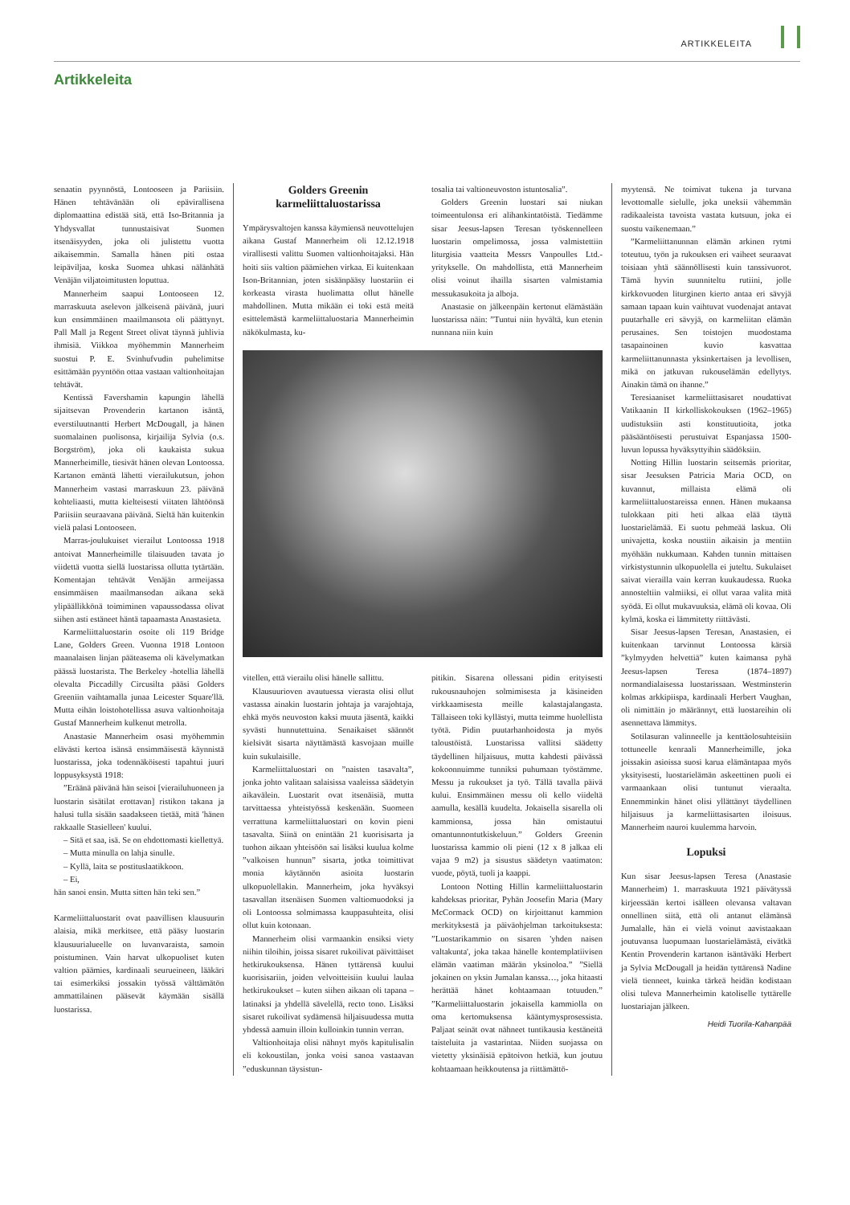ARTIKKELEITA
Artikkeleita
senaatin pyynnöstä, Lontooseen ja Pariisiin. Hänen tehtävänään oli epävirallisena diplomaattina edistää sitä, että Iso-Britannia ja Yhdysvallat tunnustaisivat Suomen itsenäisyyden, joka oli julistettu vuotta aikaisemmin. Samalla hänen piti ostaa leipäviljaa, koska Suomea uhkasi nälänhätä Venäjän viljatoimitusten loputtua.
Mannerheim saapui Lontooseen 12. marraskuuta aselevon jälkeisenä päivänä, juuri kun ensimmäinen maailmansota oli päättynyt. Pall Mall ja Regent Street olivat täynnä juhlivia ihmisiä. Viikkoa myöhemmin Mannerheim suostui P. E. Svinhufvudin puhelimitse esittämään pyyntöön ottaa vastaan valtionhoitajan tehtävät.
Kentissä Favershamin kapungin lähellä sijaitsevan Provenderin kartanon isäntä, everstiluutnantti Herbert McDougall, ja hänen suomalainen puolisonsa, kirjailija Sylvia (o.s. Borgström), joka oli kaukaista sukua Mannerheimille, tiesivät hänen olevan Lontoossa. Kartanon emäntä lähetti vierailukutsun, johon Mannerheim vastasi marraskuun 23. päivänä kohteliaasti, mutta kielteisesti viitaten lähtöönsä Pariisiin seuraavana päivänä. Sieltä hän kuitenkin vielä palasi Lontooseen.
Marras-joulukuiset vierailut Lontoossa 1918 antoivat Mannerheimille tilaisuuden tavata jo viidettä vuotta siellä luostarissa ollutta tytärtään. Komentajan tehtävät Venäjän armeijassa ensimmäisen maailmansodan aikana sekä ylipäällikkönä toimiminen vapaussodassa olivat siihen asti estäneet häntä tapaamasta Anastasieta.
Karmeliittaluostarin osoite oli 119 Bridge Lane, Golders Green. Vuonna 1918 Lontoon maanalaisen linjan pääteasema oli kävelymatkan päässä luostarista. The Berkeley -hotellia lähellä olevalta Piccadilly Circusilta pääsi Golders Greeniin vaihtamalla junaa Leicester Square'llä. Mutta eihän loistohotellissa asuva valtionhoitaja Gustaf Mannerheim kulkenut metrolla.
Anastasie Mannerheim osasi myöhemmin elävästi kertoa isänsä ensimmäisestä käynnistä luostarissa, joka todennäköisesti tapahtui juuri loppusyksystä 1918:
”Eräänä päivänä hän seisoi [vierailuhuoneen ja luostarin sisätilat erottavan] ristikon takana ja halusi tulla sisään saadakseen tietää, mitä 'hänen rakkaalle Stasielleen' kuului.
– Sitä et saa, isä. Se on ehdottomasti kiellettyä.
– Mutta minulla on lahja sinulle.
– Kyllä, laita se postituslaatikkoon.
– Ei,
hän sanoi ensin. Mutta sitten hän teki sen.”
Karmeliittaluostarit ovat paavillisen klausuurin alaisia, mikä merkitsee, että pääsy luostarin klausuurialueelle on luvanvaraista, samoin poistuminen. Vain harvat ulkopuoliset kuten valtion päämies, kardinaali seurueineen, lääkäri tai esimerkiksi jossakin työssä välttämätön ammattilainen pääsevät käymään sisällä luostarissa.
Golders Greenin karmeliittaluostarissa
Ympärysvaltojen kanssa käymiensä neuvottelujen aikana Gustaf Mannerheim oli 12.12.1918 virallisesti valittu Suomen valtionhoitajaksi. Hän hoiti siis valtion päämiehen virkaa. Ei kuitenkaan Ison-Britannian, joten sisäänpääsy luostariin ei korkeasta virasta huolimatta ollut hänelle mahdollinen. Mutta mikään ei toki estä meitä esittelemästä karmeliittaluostaria Mannerheimin näkökulmasta, ku-
tosalia tai valtioneuvoston istuntosalia”.
Golders Greenin luostari sai niukan toimeentulonsa eri alihankintatöistä. Tiedämme sisar Jeesus-lapsen Teresan työskennelleen luostarin ompelimossa, jossa valmistettiin liturgisia vaatteita Messrs Vanpoulles Ltd.-yritykselle. On mahdollista, että Mannerheim olisi voinut ihailla sisarten valmistamia messukasukoita ja alboja.
Anastasie on jälkeenpäin kertonut elämästään luostarissa näin: ”Tuntui niin hyvältä, kun etenin nunnana niin kuin
vitellen, että vierailu olisi hänelle sallittu.
Klausuurioven avautuessa vierasta olisi ollut vastassa ainakin luostarin johtaja ja varajohtaja, ehkä myös neuvoston kaksi muuta jäsentä, kaikki syvästi hunnutettuina. Senaikaiset säännöt kielsivät sisarta näyttämästä kasvojaan muille kuin sukulaisille.
Karmeliittaluostari on ”naisten tasavalta”, jonka johto valitaan salaisissa vaaleissa säädetyin aikavälein. Luostarit ovat itsenäisiä, mutta tarvittaessa yhteistyössä keskenään. Suomeen verrattuna karmeliittaluostari on kovin pieni tasavalta. Siinä on enintään 21 kuorisisarta ja tuohon aikaan yhteisöön sai lisäksi kuulua kolme ”valkoisen hunnun” sisarta, jotka toimittivat monia käytännön asioita luostarin ulkopuolellakin. Mannerheim, joka hyväksyi tasavallan itsenäisen Suomen valtiomuodoksi ja oli Lontoossa solmimassa kauppasuhteita, olisi ollut kuin kotonaan.
Mannerheim olisi varmaankin ensiksi viety niihin tiloihin, joissa sisaret rukoilivat päivittäiset hetkirukouksensa. Hänen tyttärensä kuului kuorisisariin, joiden velvoitteisiin kuului laulaa hetkirukoukset – kuten siihen aikaan oli tapana – latinaksi ja yhdellä sävelellä, recto tono. Lisäksi sisaret rukoilivat sydämensä hiljaisuudessa mutta yhdessä aamuin illoin kulloinkin tunnin verran.
Valtionhoitaja olisi nähnyt myös kapitulisalin eli kokoustilan, jonka voisi sanoa vastaavan ”eduskunnan täysistun-
pitikin. Sisarena ollessani pidin erityisesti rukousnauhojen solmimisesta ja käsineiden virkkaamisesta meille kalastajalangasta. Tällaiseen toki kyllästyi, mutta teimme huolellista työtä. Pidin puutarhanhoidosta ja myös taloustöistä. Luostarissa vallitsi säädetty täydellinen hiljaisuus, mutta kahdesti päivässä kokoonnuimme tunniksi puhumaan työstämme. Messu ja rukoukset ja työ. Tällä tavalla päivä kului. Ensimmäinen messu oli kello viideltä aamulla, kesällä kuudelta. Jokaisella sisarella oli kammionsa, jossa hän omistautui omantunnontutkiskeluun.” Golders Greenin luostarissa kammio oli pieni (12 x 8 jalkaa eli vajaa 9 m2) ja sisustus säädetyn vaatimaton: vuode, pöytä, tuoli ja kaappi.
Lontoon Notting Hillin karmeliittaluostarin kahdeksas prioritar, Pyhän Joosefin Maria (Mary McCormack OCD) on kirjoittanut kammion merkityksestä ja päiväohjelman tarkoituksesta: ”Luostarikammio on sisaren 'yhden naisen valtakunta', joka takaa hänelle kontemplatiivisen elämän vaatiman määrän yksinoloa.” ”Siellä jokainen on yksin Jumalan kanssa…, joka hitaasti herättää hänet kohtaamaan totuuden.” ”Karmeliittaluostarin jokaisella kammiolla on oma kertomuksensa kääntymysprosessista. Paljaat seinät ovat nähneet tuntikausia kestäneitä taisteluita ja vastarintaa. Niiden suojassa on vietetty yksinäisiä epätoivon hetkiä, kun joutuu kohtaamaan heikkoutensa ja riittämättö-
myytensä. Ne toimivat tukena ja turvana levottomalle sielulle, joka uneksii vähemmän radikaaleista tavoista vastata kutsuun, joka ei suostu vaikenemaan.”
”Karmeliittanunnan elämän arkinen rytmi toteutuu, työn ja rukouksen eri vaiheet seuraavat toisiaan yhtä säännöllisesti kuin tanssivuorot. Tämä hyvin suunniteltu rutiini, jolle kirkkovuoden liturginen kierto antaa eri sävyjä samaan tapaan kuin vaihtuvat vuodenajat antavat puutarhalle eri sävyjä, on karmeliitan elämän perusaines. Sen toistojen muodostama tasapainoinen kuvio kasvattaa karmeliittanunnasta yksinkertaisen ja levollisen, mikä on jatkuvan rukouselämän edellytys. Ainakin tämä on ihanne.”
Teresiaaniset karmeliittasisaret noudattivat Vatikaanin II kirkolliskokouksen (1962–1965) uudistuksiin asti konstituutioita, jotka pääsääntöisesti perustuivat Espanjassa 1500-luvun lopussa hyväksyttyihin säädöksiin.
Notting Hillin luostarin seitsemäs prioritar, sisar Jeesuksen Patricia Maria OCD, on kuvannut, millaista elämä oli karmeliittaluostareissa ennen. Hänen mukaansa tulokkaan piti heti alkaa elää täyttä luostarielämää. Ei suotu pehmeää laskua. Oli univajetta, koska noustiin aikaisin ja mentiin myöhään nukkumaan. Kahden tunnin mittaisen virkistystunnin ulkopuolella ei juteltu. Sukulaiset saivat vierailla vain kerran kuukaudessa. Ruoka annosteltiin valmiiksi, ei ollut varaa valita mitä syödä. Ei ollut mukavuuksia, elämä oli kovaa. Oli kylmä, koska ei lämmitetty riittävästi.
Sisar Jeesus-lapsen Teresan, Anastasien, ei kuitenkaan tarvinnut Lontoossa kärsiä ”kylmyyden helvettiä” kuten kaimansa pyhä Jeesus-lapsen Teresa (1874–1897) normandialaisessa luostarissaan. Westminsterin kolmas arkkipiispa, kardinaali Herbert Vaughan, oli nimittäin jo määrännyt, että luostareihin oli asennettava lämmitys.
Sotilasuran valinneelle ja kenttäolosuhteisiin tottuneelle kenraali Mannerheimille, joka joissakin asioissa suosi karua elämäntapaa myös yksityisesti, luostarielämän askeettinen puoli ei varmaankaan olisi tuntunut vieraalta. Ennemminkin hänet olisi yllättänyt täydellinen hiljaisuus ja karmeliittasisarten iloisuus. Mannerheim nauroi kuulemma harvoin.
Lopuksi
Kun sisar Jeesus-lapsen Teresa (Anastasie Mannerheim) 1. marraskuuta 1921 päivätyssä kirjeessään kertoi isälleen olevansa valtavan onnellinen siitä, että oli antanut elämänsä Jumalalle, hän ei vielä voinut aavistaakaan joutuvansa luopumaan luostarielämästä, eivätkä Kentin Provenderin kartanon isäntäväki Herbert ja Sylvia McDougall ja heidän tyttärensä Nadine vielä tienneet, kuinka tärkeä heidän kodistaan olisi tuleva Mannerheimin katoliselle tyttärelle luostariajan jälkeen.
Heidi Tuorila-Kahanpää